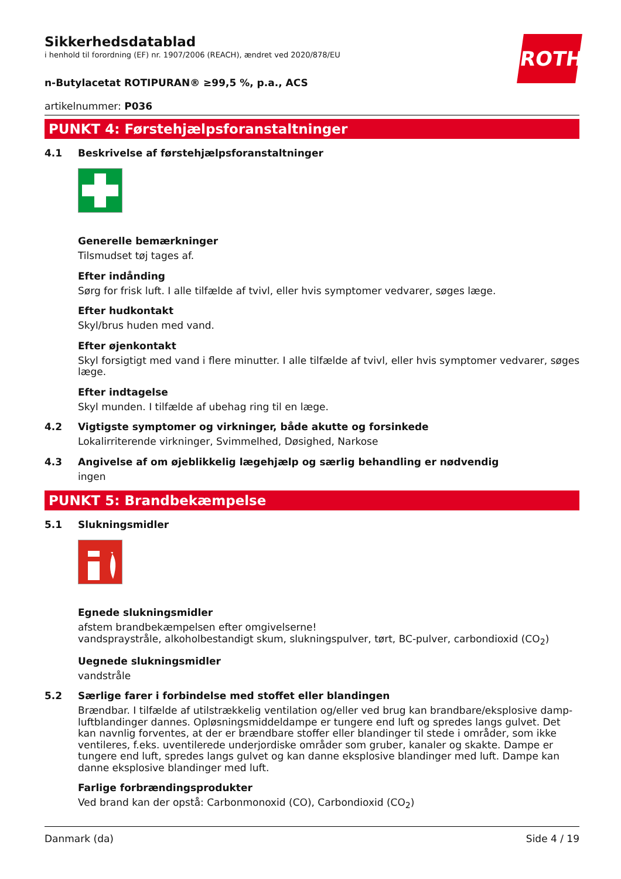Sikkerhedsdatablad
i henhold til forordning (EF) nr. 1907/2006 (REACH), ændret ved 2020/878/EU
ROTH
n-Butylacetat ROTIPURAN® ≥99,5 %, p.a., ACS
artikelnummer: P036
PUNKT 4: Førstehjælpsforanstaltninger
4.1 Beskrivelse af førstehjælpsforanstaltninger
Generelle bemærkninger
Tilsmudset tøj tages af.
Efter indånding
Sørg for frisk luft. I alle tilfælde af tvivl, eller hvis symptomer vedvarer, søges læge.
Efter hudkontakt
Skyl/brus huden med vand.
Efter øjenkontakt
Skyl forsigtigt med vand i flere minutter. I alle tilfælde af tvivl, eller hvis symptomer vedvarer, søges læge.
Efter indtagelse
Skyl munden. I tilfælde af ubehag ring til en læge.
4.2 Vigtigste symptomer og virkninger, både akutte og forsinkede
Lokalirriterende virkninger, Svimmelhed, Døsighed, Narkose
4.3 Angivelse af om øjeblikkelig lægehjælp og særlig behandling er nødvendig
ingen
PUNKT 5: Brandbekæmpelse
5.1 Slukningsmidler
Egnede slukningsmidler
afstem brandbekæmpelsen efter omgivelserne!
vandspraystråle, alkoholbestandigt skum, slukningspulver, tørt, BC-pulver, carbondioxid (CO<sub>2</sub>)
Uegnede slukningsmidler
vandstråle
5.2 Særlige farer i forbindelse med stoffet eller blandingen
Brændbar. I tilfælde af utilstrækkelig ventilation og/eller ved brug kan brandbare/eksplosive damp-luftblandinger dannes. Opløsningsmiddeldampe er tungere end luft og spredes langs gulvet. Det kan navnlig forventes, at der er brændbare stoffer eller blandinger til stede i områder, som ikke ventileres, f.eks. uventilerede underjordiske områder som gruber, kanaler og skakte. Dampe er tungere end luft, spredes langs gulvet og kan danne eksplosive blandinger med luft. Dampe kan danne eksplosive blandinger med luft.
Farlige forbrændingsprodukter
Ved brand kan der opstå: Carbonmonoxid (CO), Carbondioxid (CO<sub>2</sub>)
Danmark (da) Side 4 / 19